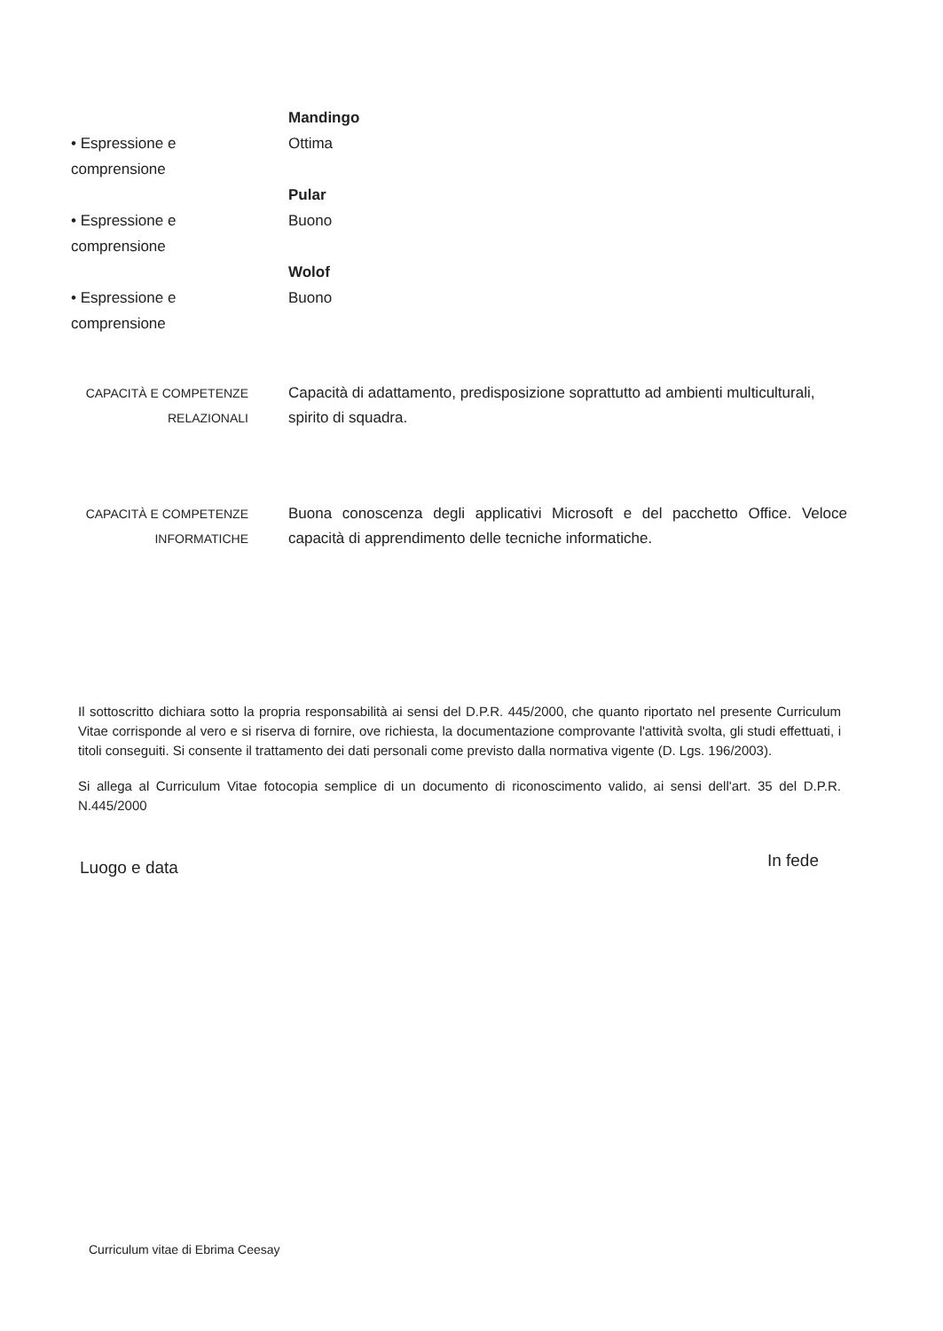Mandingo
• Espressione e comprensione Ottima
Pular
• Espressione e comprensione Buono
Wolof
• Espressione e comprensione Buono
CAPACITÀ E COMPETENZE
RELAZIONALI
Capacità di adattamento, predisposizione soprattutto ad ambienti multiculturali, spirito di squadra.
CAPACITÀ E COMPETENZE
INFORMATICHE
Buona conoscenza degli applicativi Microsoft e del pacchetto Office. Veloce capacità di apprendimento delle tecniche informatiche.
Il sottoscritto dichiara sotto la propria responsabilità ai sensi del D.P.R. 445/2000, che quanto riportato nel presente Curriculum Vitae corrisponde al vero e si riserva di fornire, ove richiesta, la documentazione comprovante l'attività svolta, gli studi effettuati, i titoli conseguiti. Si consente il trattamento dei dati personali come previsto dalla normativa vigente (D. Lgs. 196/2003).
Si allega al Curriculum Vitae fotocopia semplice di un documento di riconoscimento valido, ai sensi dell'art. 35 del D.P.R. N.445/2000
Luogo e data In fede
Curriculum vitae di Ebrima Ceesay